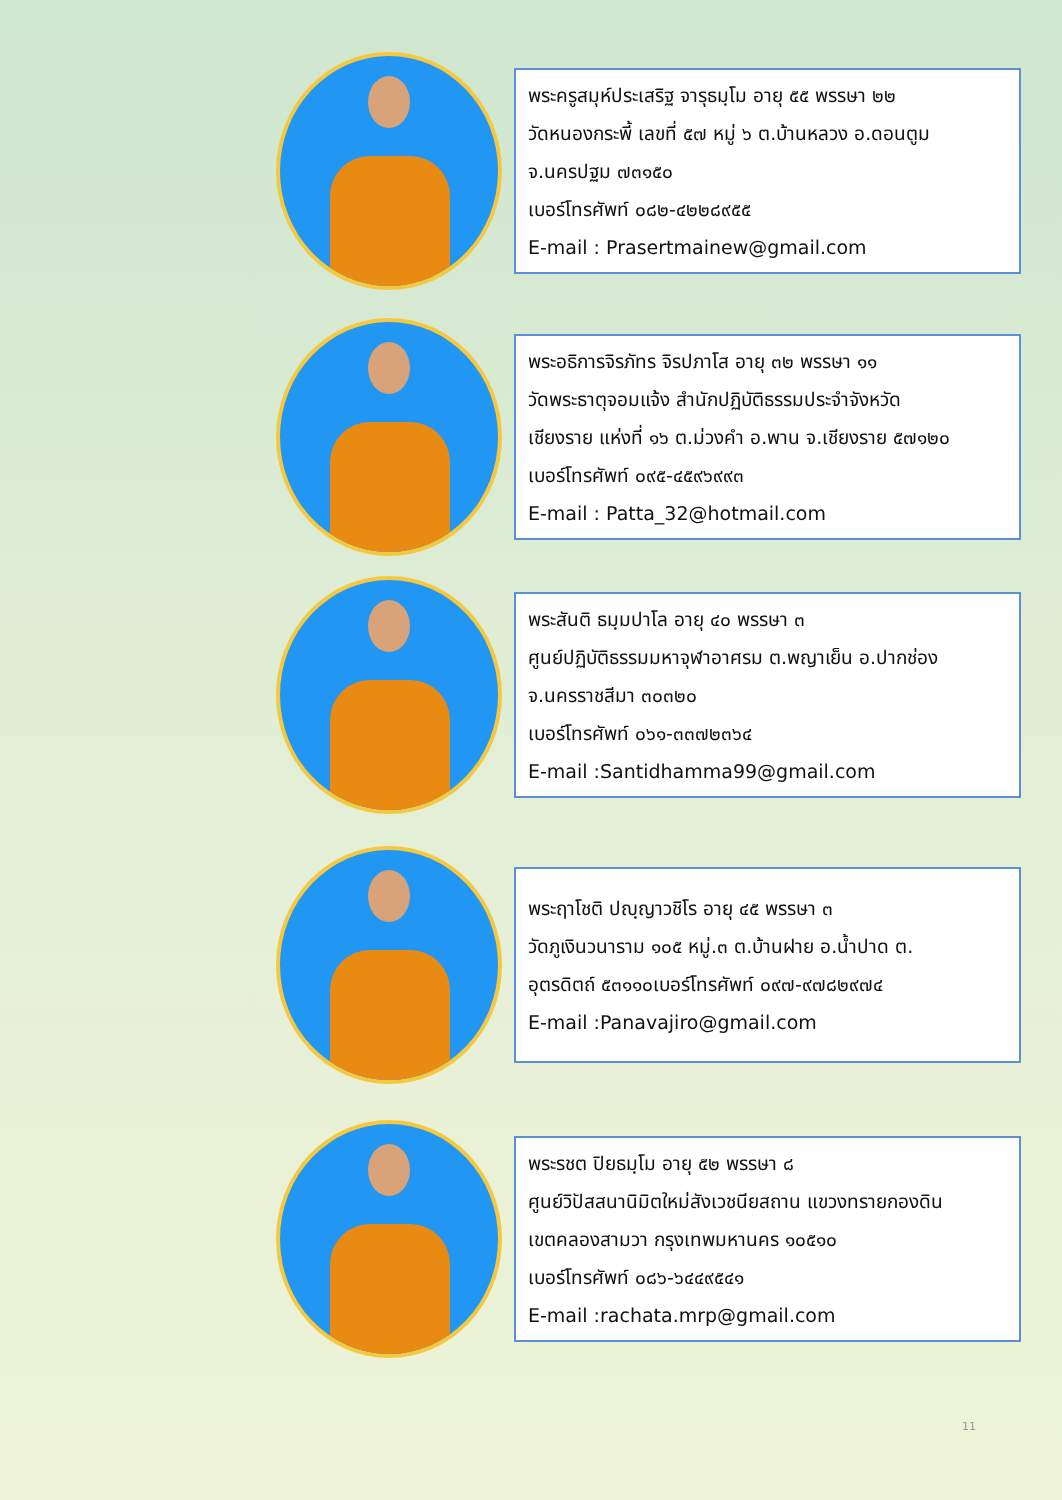พระครูสมุห์ประเสริฐ จารุธมฺโม อายุ ๕๕ พรรษา ๒๒
วัดหนองกระพี้ เลขที่ ๕๗ หมู่ ๖ ต.บ้านหลวง อ.ดอนตูม
จ.นครปฐม ๗๓๑๕๐
เบอร์โทรศัพท์ ๐๘๒-๔๒๒๘๙๕๕
E-mail : Prasertmainew@gmail.com
พระอธิการจิรภัทร จิรปภาโส อายุ ๓๒ พรรษา ๑๑
วัดพระธาตุจอมแจ้ง สำนักปฏิบัติธรรมประจำจังหวัด
เชียงราย แห่งที่ ๑๖ ต.ม่วงคำ อ.พาน จ.เชียงราย ๕๗๑๒๐
เบอร์โทรศัพท์ ๐๙๕-๔๕๙๖๙๙๓
E-mail : Patta_32@hotmail.com
พระสันติ ธมฺมปาโล อายุ ๔๐ พรรษา ๓
ศูนย์ปฏิบัติธรรมมหาจุฬาอาศรม ต.พญาเย็น อ.ปากช่อง
จ.นครราชสีมา ๓๐๓๒๐
เบอร์โทรศัพท์ ๐๖๑-๓๓๗๒๓๖๔
E-mail :Santidhamma99@gmail.com
พระฤาโชติ ปญฺญาวชิโร อายุ ๔๕ พรรษา ๓
วัดภูเงินวนาราม ๑๐๕ หมู่.๓ ต.บ้านฝาย อ.น้ำปาด ต.
อุตรดิตถ์ ๕๓๑๑๐เบอร์โทรศัพท์ ๐๙๗-๙๗๘๒๙๗๔
E-mail :Panavajiro@gmail.com
พระรชต ปิยธมฺโม อายุ ๕๒ พรรษา ๘
ศูนย์วิปัสสนานิมิตใหม่สังเวชนียสถาน แขวงทรายกองดิน
เขตคลองสามวา กรุงเทพมหานคร ๑๐๕๑๐
เบอร์โทรศัพท์ ๐๘๖-๖๔๔๙๕๔๑
E-mail :rachata.mrp@gmail.com
11